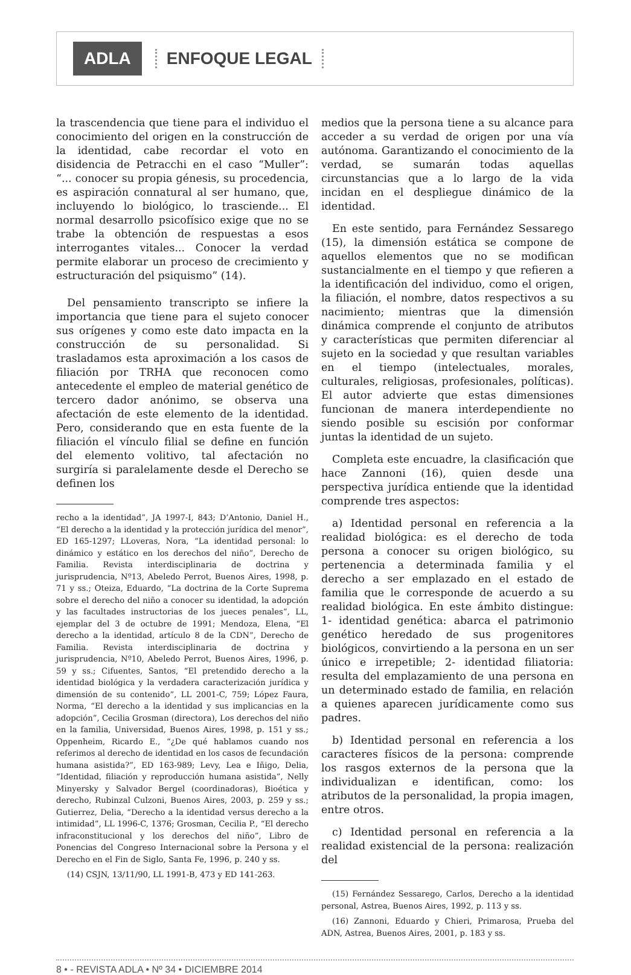ADLA
ENFOQUE LEGAL
la trascendencia que tiene para el individuo el conocimiento del origen en la construcción de la identidad, cabe recordar el voto en disidencia de Petracchi en el caso “Muller”: “... conocer su propia génesis, su procedencia, es aspiración connatural al ser humano, que, incluyendo lo biológico, lo trasciende... El normal desarrollo psicofísico exige que no se trabe la obtención de respuestas a esos interrogantes vitales... Conocer la verdad permite elaborar un proceso de crecimiento y estructuración del psiquismo” (14).
Del pensamiento transcripto se infiere la importancia que tiene para el sujeto conocer sus orígenes y como este dato impacta en la construcción de su personalidad. Si trasladamos esta aproximación a los casos de filiación por TRHA que reconocen como antecedente el empleo de material genético de tercero dador anónimo, se observa una afectación de este elemento de la identidad. Pero, considerando que en esta fuente de la filiación el vínculo filial se define en función del elemento volitivo, tal afectación no surgiría si paralelamente desde el Derecho se definen los
recho a la identidad”, JA 1997-I, 843; D’Antonio, Daniel H., “El derecho a la identidad y la protección jurídica del menor”, ED 165-1297; LLoveras, Nora, “La identidad personal: lo dinámico y estático en los derechos del niño”, Derecho de Familia. Revista interdisciplinaria de doctrina y jurisprudencia, Nº13, Abeledo Perrot, Buenos Aires, 1998, p. 71 y ss.; Oteiza, Eduardo, “La doctrina de la Corte Suprema sobre el derecho del niño a conocer su identidad, la adopción y las facultades instructorias de los jueces penales”, LL, ejemplar del 3 de octubre de 1991; Mendoza, Elena, “El derecho a la identidad, artículo 8 de la CDN”, Derecho de Familia. Revista interdisciplinaria de doctrina y jurisprudencia, Nº10, Abeledo Perrot, Buenos Aires, 1996, p. 59 y ss.; Cifuentes, Santos, “El pretendido derecho a la identidad biológica y la verdadera caracterización jurídica y dimensión de su contenido”, LL 2001-C, 759; López Faura, Norma, “El derecho a la identidad y sus implicancias en la adopción”, Cecilia Grosman (directora), Los derechos del niño en la familia, Universidad, Buenos Aires, 1998, p. 151 y ss.; Oppenheim, Ricardo E., “¿De qué hablamos cuando nos referimos al derecho de identidad en los casos de fecundación humana asistida?”, ED 163-989; Levy, Lea e Iñigo, Delia, “Identidad, filiación y reproducción humana asistida”, Nelly Minyersky y Salvador Bergel (coordinadoras), Bioética y derecho, Rubinzal Culzoni, Buenos Aires, 2003, p. 259 y ss.; Gutierrez, Delia, “Derecho a la identidad versus derecho a la intimidad”, LL 1996-C, 1376; Grosman, Cecilia P., “El derecho infraconstitucional y los derechos del niño”, Libro de Ponencias del Congreso Internacional sobre la Persona y el Derecho en el Fin de Siglo, Santa Fe, 1996, p. 240 y ss.
(14) CSJN, 13/11/90, LL 1991-B, 473 y ED 141-263.
medios que la persona tiene a su alcance para acceder a su verdad de origen por una vía autónoma. Garantizando el conocimiento de la verdad, se sumarán todas aquellas circunstancias que a lo largo de la vida incidan en el despliegue dinámico de la identidad.
En este sentido, para Fernández Sessarego (15), la dimensión estática se compone de aquellos elementos que no se modifican sustancialmente en el tiempo y que refieren a la identificación del individuo, como el origen, la filiación, el nombre, datos respectivos a su nacimiento; mientras que la dimensión dinámica comprende el conjunto de atributos y características que permiten diferenciar al sujeto en la sociedad y que resultan variables en el tiempo (intelectuales, morales, culturales, religiosas, profesionales, políticas). El autor advierte que estas dimensiones funcionan de manera interdependiente no siendo posible su escisión por conformar juntas la identidad de un sujeto.
Completa este encuadre, la clasificación que hace Zannoni (16), quien desde una perspectiva jurídica entiende que la identidad comprende tres aspectos:
a) Identidad personal en referencia a la realidad biológica: es el derecho de toda persona a conocer su origen biológico, su pertenencia a determinada familia y el derecho a ser emplazado en el estado de familia que le corresponde de acuerdo a su realidad biológica. En este ámbito distingue: 1- identidad genética: abarca el patrimonio genético heredado de sus progenitores biológicos, convirtiendo a la persona en un ser único e irrepetible; 2- identidad filiatoria: resulta del emplazamiento de una persona en un determinado estado de familia, en relación a quienes aparecen jurídicamente como sus padres.
b) Identidad personal en referencia a los caracteres físicos de la persona: comprende los rasgos externos de la persona que la individualizan e identifican, como: los atributos de la personalidad, la propia imagen, entre otros.
c) Identidad personal en referencia a la realidad existencial de la persona: realización del
(15) Fernández Sessarego, Carlos, Derecho a la identidad personal, Astrea, Buenos Aires, 1992, p. 113 y ss.
(16) Zannoni, Eduardo y Chieri, Primarosa, Prueba del ADN, Astrea, Buenos Aires, 2001, p. 183 y ss.
8 • - REVISTA ADLA • Nº 34 • DICIEMBRE 2014